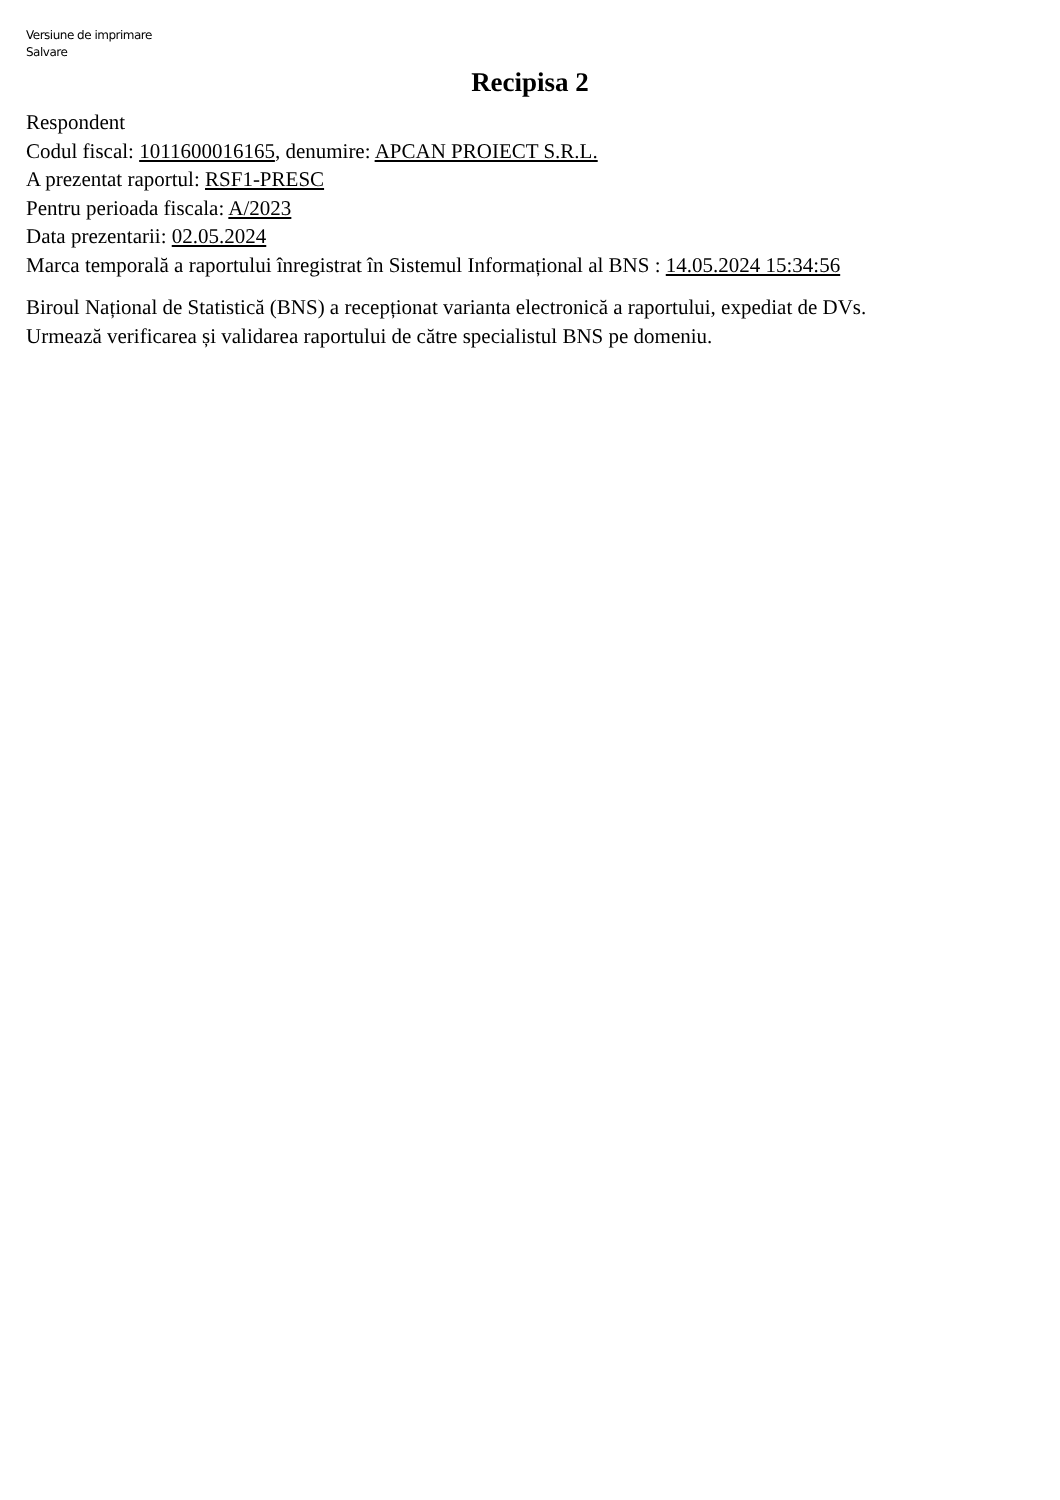Versiune de imprimare
Salvare
Recipisa 2
Respondent
Codul fiscal: 1011600016165, denumire: APCAN PROIECT S.R.L.
A prezentat raportul: RSF1-PRESC
Pentru perioada fiscala: A/2023
Data prezentarii: 02.05.2024
Marca temporală a raportului înregistrat în Sistemul Informațional al BNS : 14.05.2024 15:34:56
Biroul Național de Statistică (BNS) a recepționat varianta electronică a raportului, expediat de DVs.
Urmează verificarea și validarea raportului de către specialistul BNS pe domeniu.